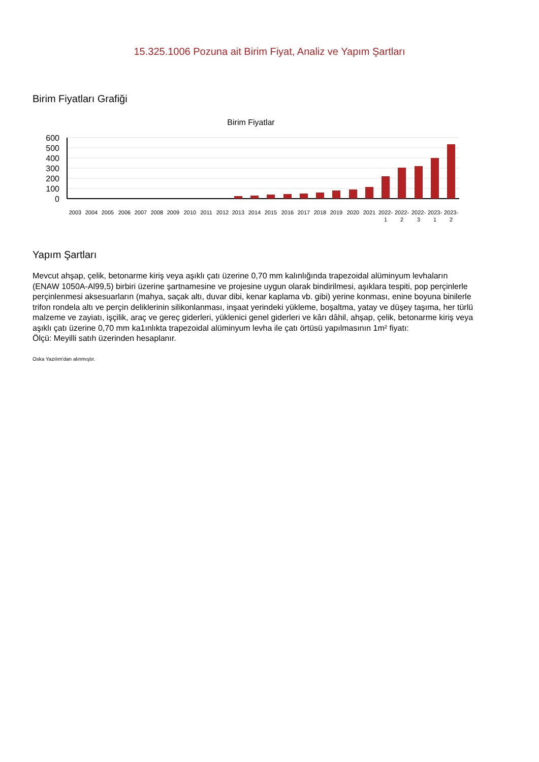15.325.1006 Pozuna ait Birim Fiyat, Analiz ve Yapım Şartları
Birim Fiyatları Grafiği
Birim Fiyatlar
600
500
400
300
200
100
0
2003
2004
2005
2006
2007
2008
2009
2010
2011
2012
2013
2014
2015
2016
2017
2018
2019
2020
2021
2022-
2022-
2022-
2023-
2023-
1
2
3
1
2
Yapım Şartları
Mevcut ahşap, çelik, betonarme kiriş veya aşıklı çatı üzerine 0,70 mm kalınlığında trapezoidal alüminyum levhaların (ENAW 1050A-Al99,5) birbiri üzerine şartnamesine ve projesine uygun olarak bindirilmesi, aşıklara tespiti, pop perçinlerle perçinlenmesi aksesuarların (mahya, saçak altı, duvar dibi, kenar kaplama vb. gibi) yerine konması, enine boyuna binilerle trifon rondela altı ve perçin deliklerinin silikonlanması, inşaat yerindeki yükleme, boşaltma, yatay ve düşey taşıma, her türlü malzeme ve zayiatı, işçilik, araç ve gereç giderleri, yüklenici genel giderleri ve kârı dâhil, ahşap, çelik, betonarme kiriş veya aşıklı çatı üzerine 0,70 mm ka1ınlıkta trapezoidal alüminyum levha ile çatı örtüsü yapılmasının 1m² fiyatı:
Ölçü: Meyilli satıh üzerinden hesaplanır.
Oska Yazılım'dan alınmıştır.